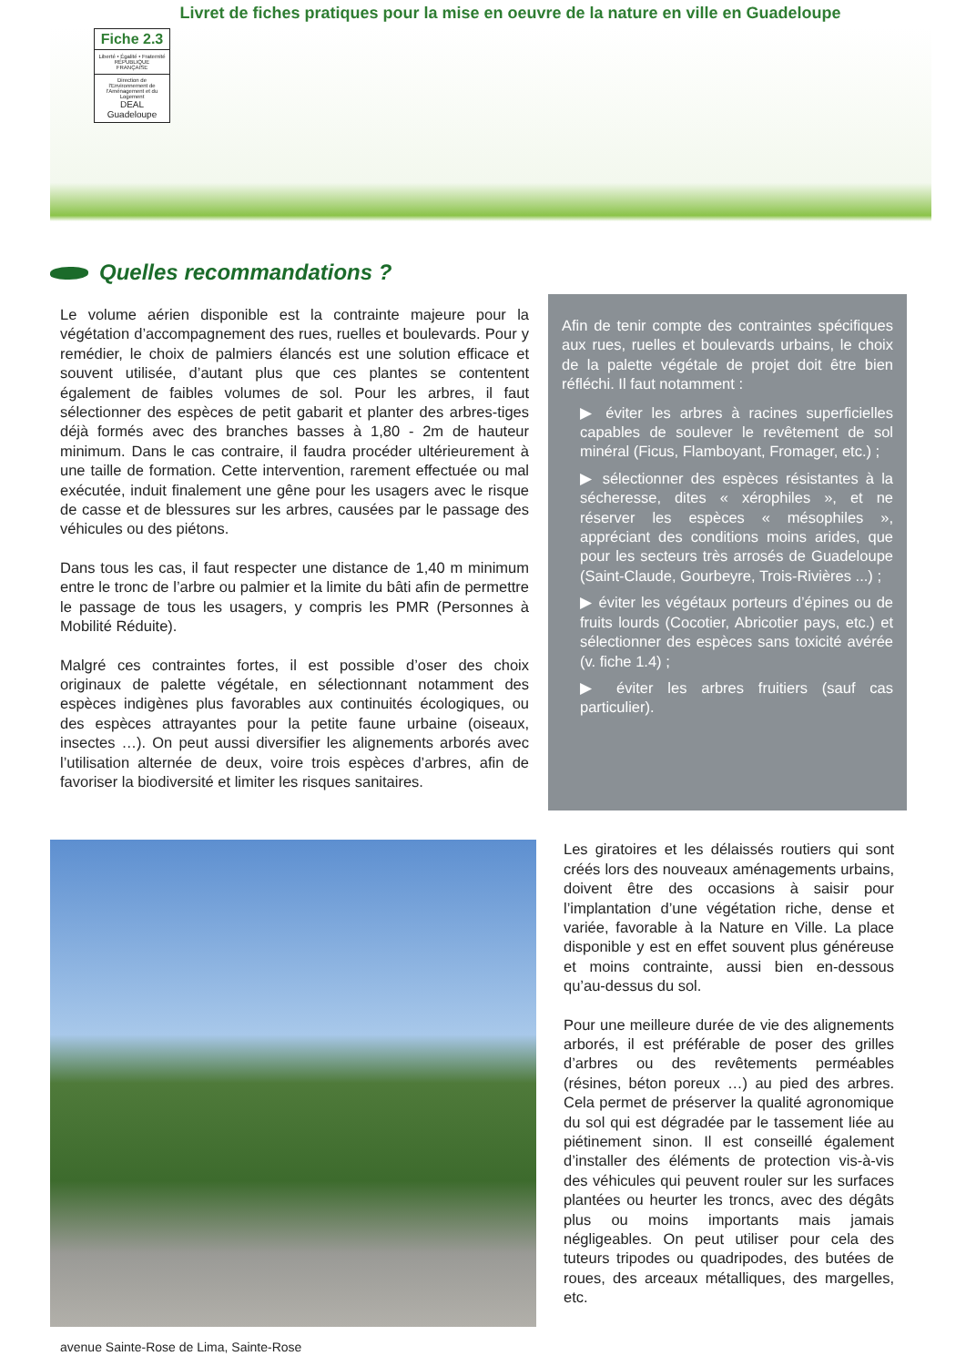Livret de fiches pratiques pour la mise en oeuvre de la nature en ville en Guadeloupe
Fiche 2.3
Liberté • Égalité • Fraternité
RÉPUBLIQUE FRANÇAISE
Direction de l'Environnement de l'Aménagement et du Logement
DEAL Guadeloupe
Quelles recommandations ?
Le volume aérien disponible est la contrainte majeure pour la végétation d’accompagnement des rues, ruelles et boulevards. Pour y remédier, le choix de palmiers élancés est une solution efficace et souvent utilisée, d’autant plus que ces plantes se contentent également de faibles volumes de sol. Pour les arbres, il faut sélectionner des espèces de petit gabarit et planter des arbres-tiges déjà formés avec des branches basses à 1,80 - 2m de hauteur minimum. Dans le cas contraire, il faudra procéder ultérieurement à une taille de formation. Cette intervention, rarement effectuée ou mal exécutée, induit finalement une gêne pour les usagers avec le risque de casse et de blessures sur les arbres, causées par le passage des véhicules ou des piétons.
Dans tous les cas, il faut respecter une distance de 1,40 m minimum entre le tronc de l’arbre ou palmier et la limite du bâti afin de permettre le passage de tous les usagers, y compris les PMR (Personnes à Mobilité Réduite).
Malgré ces contraintes fortes, il est possible d’oser des choix originaux de palette végétale, en sélectionnant notamment des espèces indigènes plus favorables aux continuités écologiques, ou des espèces attrayantes pour la petite faune urbaine (oiseaux, insectes …). On peut aussi diversifier les alignements arborés avec l’utilisation alternée de deux, voire trois espèces d’arbres, afin de favoriser la biodiversité et limiter les risques sanitaires.
Afin de tenir compte des contraintes spécifiques aux rues, ruelles et boulevards urbains, le choix de la palette végétale de projet doit être bien réfléchi. Il faut notamment :
▶ éviter les arbres à racines superficielles capables de soulever le revêtement de sol minéral (Ficus, Flamboyant, Fromager, etc.) ;
▶ sélectionner des espèces résistantes à la sécheresse, dites « xérophiles », et ne réserver les espèces « mésophiles », appréciant des conditions moins arides, que pour les secteurs très arrosés de Guadeloupe (Saint-Claude, Gourbeyre, Trois-Rivières ...) ;
▶ éviter les végétaux porteurs d’épines ou de fruits lourds (Cocotier, Abricotier pays, etc.) et sélectionner des espèces sans toxicité avérée (v. fiche 1.4) ;
▶ éviter les arbres fruitiers (sauf cas particulier).
avenue Sainte-Rose de Lima, Sainte-Rose
Les giratoires et les délaissés routiers qui sont créés lors des nouveaux aménagements urbains, doivent être des occasions à saisir pour l’implantation d’une végétation riche, dense et variée, favorable à la Nature en Ville. La place disponible y est en effet souvent plus généreuse et moins contrainte, aussi bien en-dessous qu’au-dessus du sol.
Pour une meilleure durée de vie des alignements arborés, il est préférable de poser des grilles d’arbres ou des revêtements perméables (résines, béton poreux …) au pied des arbres. Cela permet de préserver la qualité agronomique du sol qui est dégradée par le tassement liée au piétinement sinon. Il est conseillé également d’installer des éléments de protection vis-à-vis des véhicules qui peuvent rouler sur les surfaces plantées ou heurter les troncs, avec des dégâts plus ou moins importants mais jamais négligeables. On peut utiliser pour cela des tuteurs tripodes ou quadripodes, des butées de roues, des arceaux métalliques, des margelles, etc.